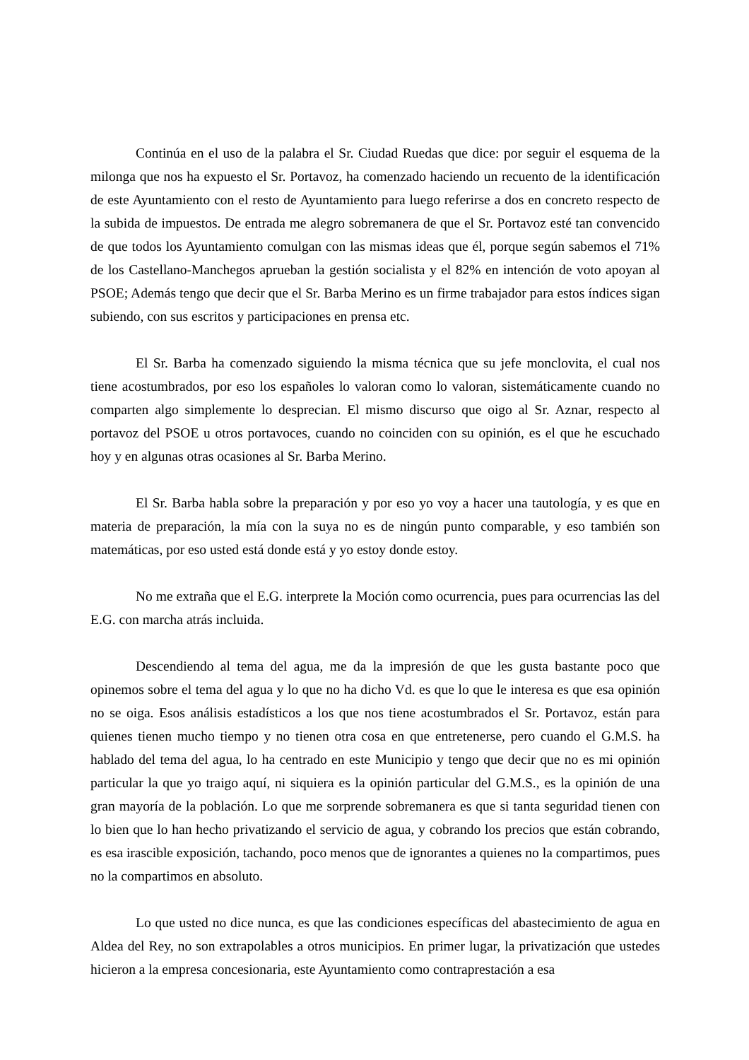Continúa en el uso de la palabra el Sr. Ciudad Ruedas que dice: por seguir el esquema de la milonga que nos ha expuesto el Sr. Portavoz, ha comenzado haciendo un recuento de la identificación de este Ayuntamiento con el resto de Ayuntamiento para luego referirse a dos en concreto respecto de la subida de impuestos. De entrada me alegro sobremanera de que el Sr. Portavoz esté tan convencido de que todos los Ayuntamiento comulgan con las mismas ideas que él, porque según sabemos el 71% de los Castellano-Manchegos aprueban la gestión socialista y el 82% en intención de voto apoyan al PSOE; Además tengo que decir que el Sr. Barba Merino es un firme trabajador para estos índices sigan subiendo, con sus escritos y participaciones en prensa etc.
El Sr. Barba ha comenzado siguiendo la misma técnica que su jefe monclovita, el cual nos tiene acostumbrados, por eso los españoles lo valoran como lo valoran, sistemáticamente cuando no comparten algo simplemente lo desprecian. El mismo discurso que oigo al Sr. Aznar, respecto al portavoz del PSOE u otros portavoces, cuando no coinciden con su opinión, es el que he escuchado hoy y en algunas otras ocasiones al Sr. Barba Merino.
El Sr. Barba habla sobre la preparación y por eso yo voy a hacer una tautología, y es que en materia de preparación, la mía con la suya no es de ningún punto comparable, y eso también son matemáticas, por eso usted está donde está y yo estoy donde estoy.
No me extraña que el E.G. interprete la Moción como ocurrencia, pues para ocurrencias las del E.G. con marcha atrás incluida.
Descendiendo al tema del agua, me da la impresión de que les gusta bastante poco que opinemos sobre el tema del agua y lo que no ha dicho Vd. es que lo que le interesa es que esa opinión no se oiga. Esos análisis estadísticos a los que nos tiene acostumbrados el Sr. Portavoz, están para quienes tienen mucho tiempo y no tienen otra cosa en que entretenerse, pero cuando el G.M.S. ha hablado del tema del agua, lo ha centrado en este Municipio y tengo que decir que no es mi opinión particular la que yo traigo aquí, ni siquiera es la opinión particular del G.M.S., es la opinión de una gran mayoría de la población. Lo que me sorprende sobremanera es que si tanta seguridad tienen con lo bien que lo han hecho privatizando el servicio de agua, y cobrando los precios que están cobrando, es esa irascible exposición, tachando, poco menos que de ignorantes a quienes no la compartimos, pues no la compartimos en absoluto.
Lo que usted no dice nunca, es que las condiciones específicas del abastecimiento de agua en Aldea del Rey, no son extrapolables a otros municipios. En primer lugar, la privatización que ustedes hicieron a la empresa concesionaria, este Ayuntamiento como contraprestación a esa